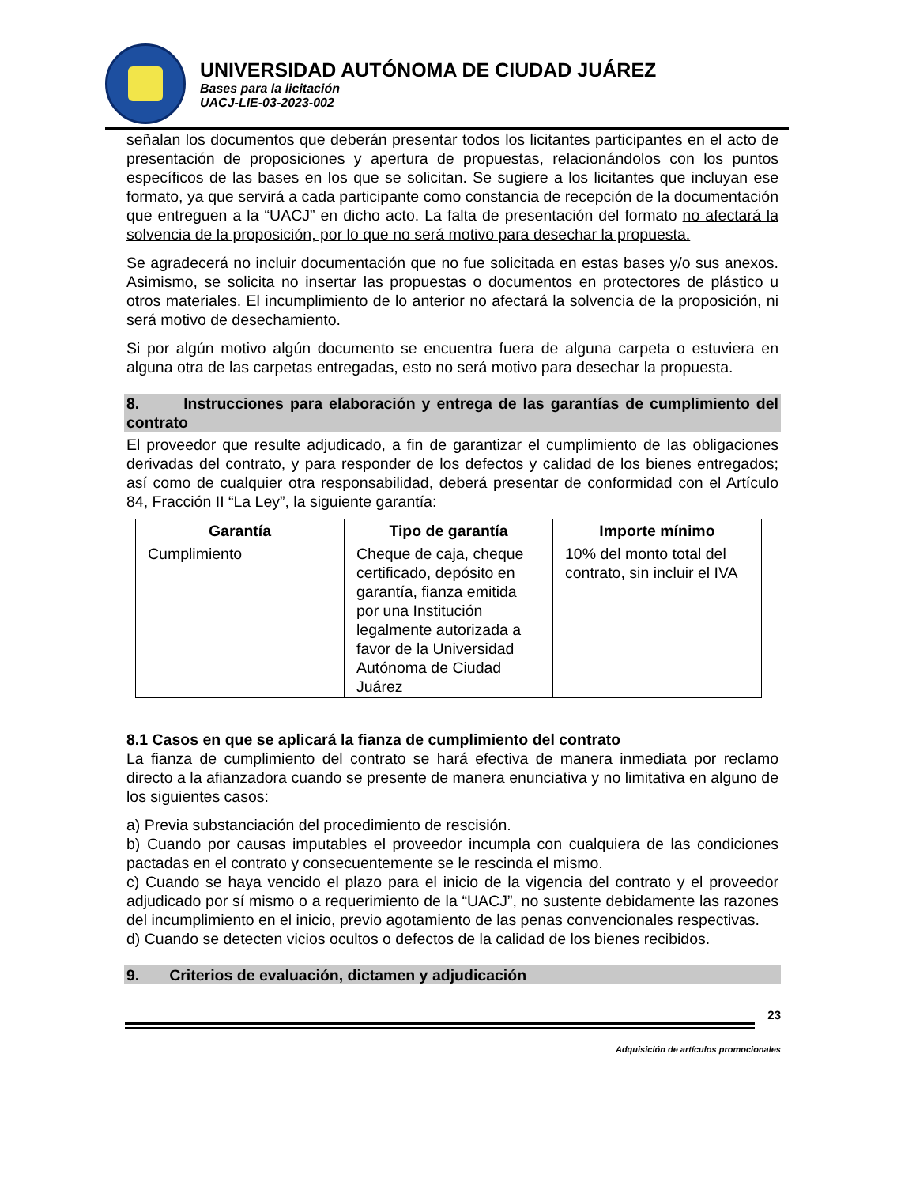UNIVERSIDAD AUTÓNOMA DE CIUDAD JUÁREZ
Bases para la licitación
UACJ-LIE-03-2023-002
señalan los documentos que deberán presentar todos los licitantes participantes en el acto de presentación de proposiciones y apertura de propuestas, relacionándolos con los puntos específicos de las bases en los que se solicitan. Se sugiere a los licitantes que incluyan ese formato, ya que servirá a cada participante como constancia de recepción de la documentación que entreguen a la “UACJ” en dicho acto. La falta de presentación del formato no afectará la solvencia de la proposición, por lo que no será motivo para desechar la propuesta.
Se agradecerá no incluir documentación que no fue solicitada en estas bases y/o sus anexos. Asimismo, se solicita no insertar las propuestas o documentos en protectores de plástico u otros materiales. El incumplimiento de lo anterior no afectará la solvencia de la proposición, ni será motivo de desechamiento.
Si por algún motivo algún documento se encuentra fuera de alguna carpeta o estuviera en alguna otra de las carpetas entregadas, esto no será motivo para desechar la propuesta.
8. Instrucciones para elaboración y entrega de las garantías de cumplimiento del contrato
El proveedor que resulte adjudicado, a fin de garantizar el cumplimiento de las obligaciones derivadas del contrato, y para responder de los defectos y calidad de los bienes entregados; así como de cualquier otra responsabilidad, deberá presentar de conformidad con el Artículo 84, Fracción II “La Ley”, la siguiente garantía:
| Garantía | Tipo de garantía | Importe mínimo |
| --- | --- | --- |
| Cumplimiento | Cheque de caja, cheque certificado, depósito en garantía, fianza emitida por una Institución legalmente autorizada a favor de la Universidad Autónoma de Ciudad Juárez | 10% del monto total del contrato, sin incluir el IVA |
8.1 Casos en que se aplicará la fianza de cumplimiento del contrato
La fianza de cumplimiento del contrato se hará efectiva de manera inmediata por reclamo directo a la afianzadora cuando se presente de manera enunciativa y no limitativa en alguno de los siguientes casos:
a) Previa substanciación del procedimiento de rescisión.
b) Cuando por causas imputables el proveedor incumpla con cualquiera de las condiciones pactadas en el contrato y consecuentemente se le rescinda el mismo.
c) Cuando se haya vencido el plazo para el inicio de la vigencia del contrato y el proveedor adjudicado por sí mismo o a requerimiento de la “UACJ”, no sustente debidamente las razones del incumplimiento en el inicio, previo agotamiento de las penas convencionales respectivas.
d) Cuando se detecten vicios ocultos o defectos de la calidad de los bienes recibidos.
9. Criterios de evaluación, dictamen y adjudicación
23
Adquisición de artículos promocionales